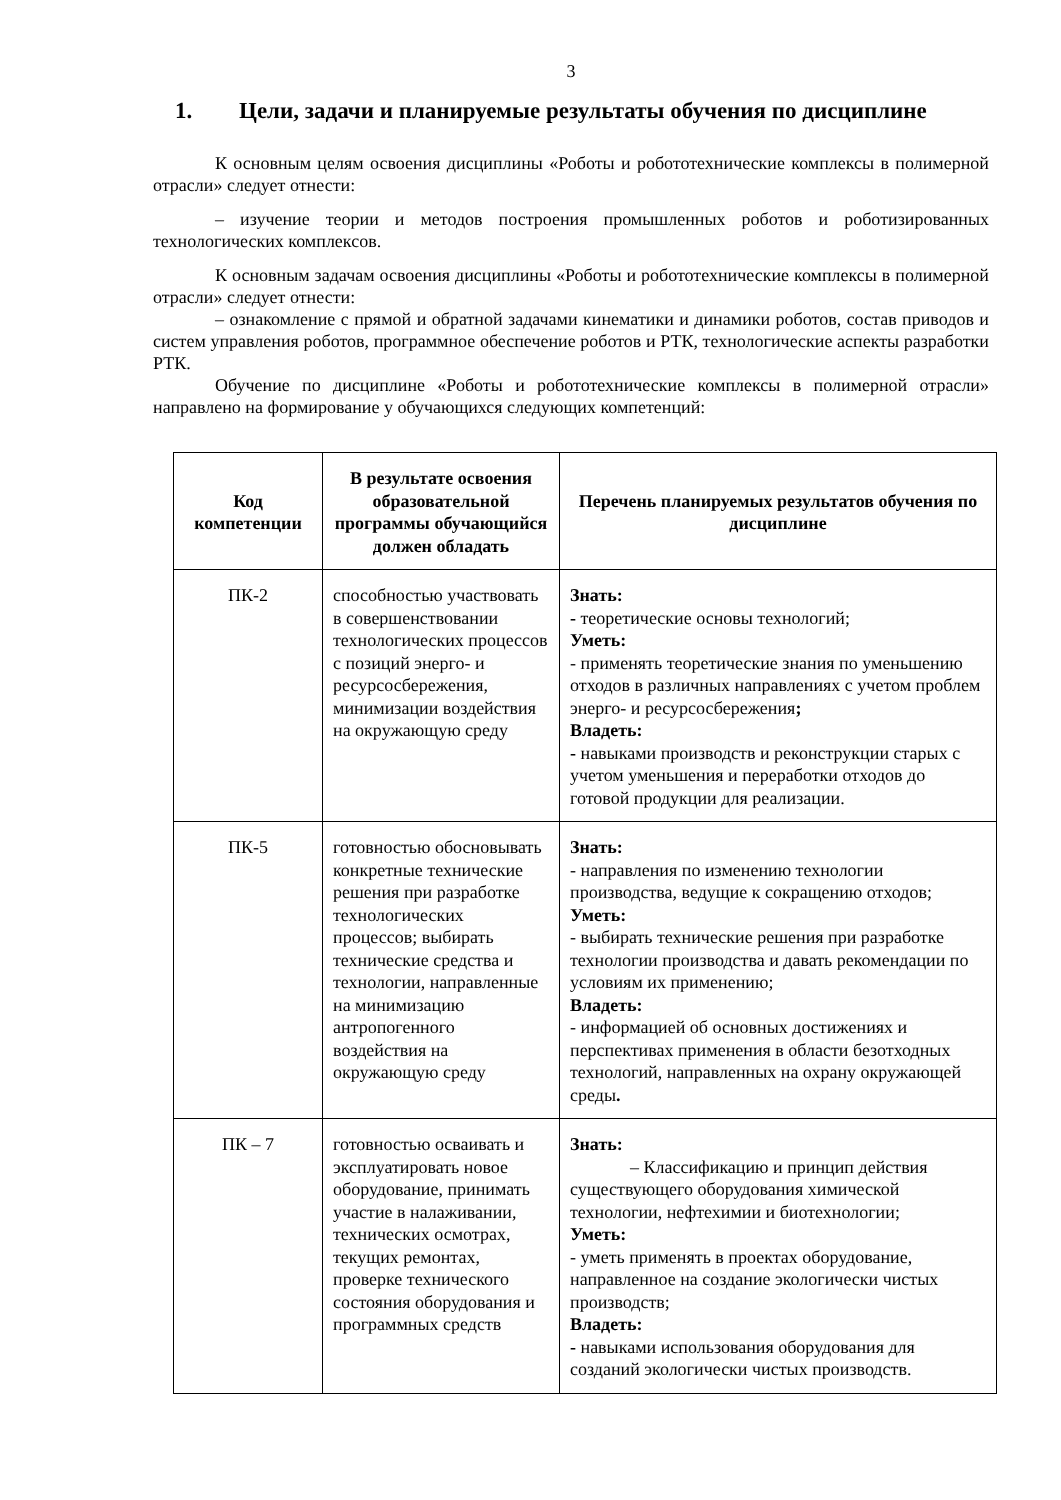3
1. Цели, задачи и планируемые результаты обучения по дисциплине
К основным целям освоения дисциплины «Роботы и робототехнические комплексы в полимерной отрасли» следует отнести:
– изучение теории и методов построения промышленных роботов и роботизированных технологических комплексов.
К основным задачам освоения дисциплины «Роботы и робототехнические комплексы в полимерной отрасли» следует отнести:
– ознакомление с прямой и обратной задачами кинематики и динамики роботов, состав приводов и систем управления роботов, программное обеспечение роботов и РТК, технологические аспекты разработки РТК.
Обучение по дисциплине «Роботы и робототехнические комплексы в полимерной отрасли» направлено на формирование у обучающихся следующих компетенций:
| Код компетенции | В результате освоения образовательной программы обучающийся должен обладать | Перечень планируемых результатов обучения по дисциплине |
| --- | --- | --- |
| ПК-2 | способностью участвовать в совершенствовании технологических процессов с позиций энерго- и ресурсосбережения, минимизации воздействия на окружающую среду | Знать: - теоретические основы технологий; Уметь: - применять теоретические знания по уменьшению отходов в различных направлениях с учетом проблем энерго- и ресурсосбережения ; Владеть: - навыками производств и реконструкции старых с учетом уменьшения и переработки отходов до готовой продукции для реализации. |
| ПК-5 | готовностью обосновывать конкретные технические решения при разработке технологических процессов; выбирать технические средства и технологии, направленные на минимизацию антропогенного воздействия на окружающую среду | Знать: - направления по изменению технологии производства, ведущие к сокращению отходов; Уметь: - выбирать технические решения при разработке технологии производства и давать рекомендации по условиям их применению; Владеть: - информацией об основных достижениях и перспективах применения в области безотходных технологий, направленных на охрану окружающей среды . |
| ПК – 7 | готовностью осваивать и эксплуатировать новое оборудование, принимать участие в налаживании, технических осмотрах, текущих ремонтах, проверке технического состояния оборудования и программных средств | Знать: – Классификацию и принцип действия существующего оборудования химической технологии, нефтехимии и биотехнологии; Уметь: - уметь применять в проектах оборудование, направленное на создание экологически чистых производств; Владеть: - навыками использования оборудования для созданий экологически чистых производств. |